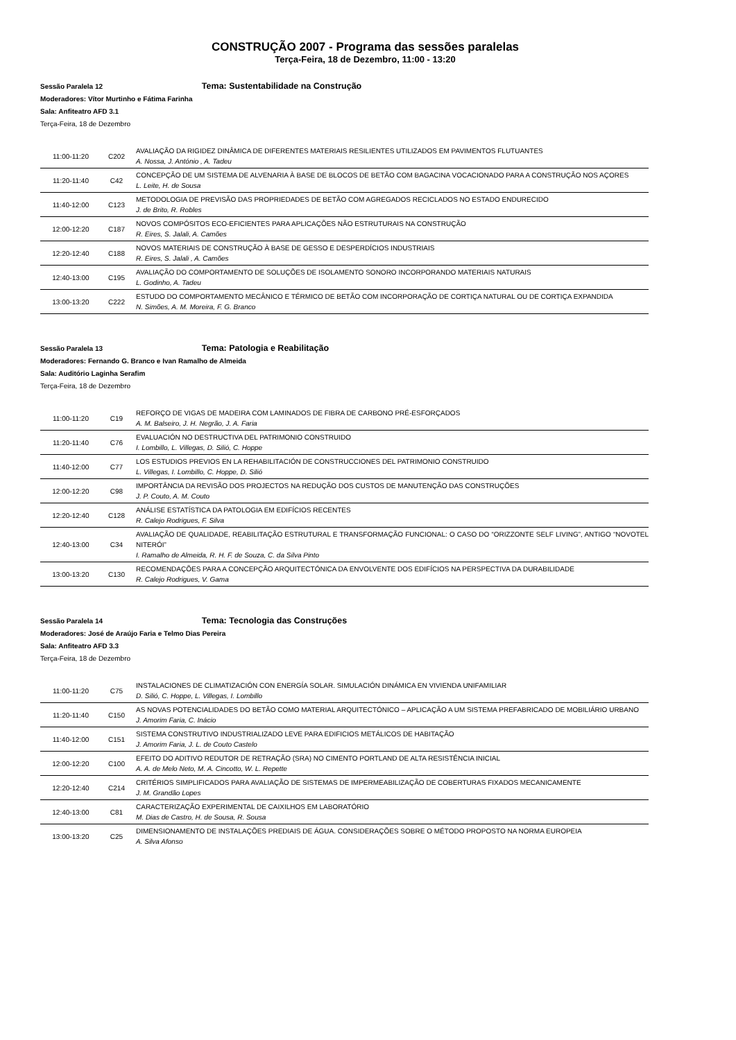CONSTRUÇÃO 2007 - Programa das sessões paralelas
Terça-Feira, 18 de Dezembro, 11:00 - 13:20
Sessão Paralela 12 Tema: Sustentabilidade na Construção
Moderadores: Vítor Murtinho e Fátima Farinha
Sala: Anfiteatro AFD 3.1
Terça-Feira, 18 de Dezembro
| 11:00-11:20 | C202 | AVALIAÇÃO DA RIGIDEZ DINÂMICA DE DIFERENTES MATERIAIS RESILIENTES UTILIZADOS EM PAVIMENTOS FLUTUANTES A. Nossa, J. António , A. Tadeu |
| 11:20-11:40 | C42 | CONCEPÇÃO DE UM SISTEMA DE ALVENARIA À BASE DE BLOCOS DE BETÃO COM BAGACINA VOCACIONADO PARA A CONSTRUÇÃO NOS AÇORES L. Leite, H. de Sousa |
| 11:40-12:00 | C123 | METODOLOGIA DE PREVISÃO DAS PROPRIEDADES DE BETÃO COM AGREGADOS RECICLADOS NO ESTADO ENDURECIDO J. de Brito, R. Robles |
| 12:00-12:20 | C187 | NOVOS COMPÓSITOS ECO-EFICIENTES PARA APLICAÇÕES NÃO ESTRUTURAIS NA CONSTRUÇÃO R. Eires, S. Jalali, A. Camões |
| 12:20-12:40 | C188 | NOVOS MATERIAIS DE CONSTRUÇÃO À BASE DE GESSO E DESPERDÍCIOS INDUSTRIAIS R. Eires, S. Jalali , A. Camões |
| 12:40-13:00 | C195 | AVALIAÇÃO DO COMPORTAMENTO DE SOLUÇÕES DE ISOLAMENTO SONORO INCORPORANDO MATERIAIS NATURAIS L. Godinho, A. Tadeu |
| 13:00-13:20 | C222 | ESTUDO DO COMPORTAMENTO MECÂNICO E TÉRMICO DE BETÃO COM INCORPORAÇÃO DE CORTIÇA NATURAL OU DE CORTIÇA EXPANDIDA N. Simões, A. M. Moreira, F. G. Branco |
Sessão Paralela 13 Tema: Patologia e Reabilitação
Moderadores: Fernando G. Branco e Ivan Ramalho de Almeida
Sala: Auditório Laginha Serafim
Terça-Feira, 18 de Dezembro
| 11:00-11:20 | C19 | REFORÇO DE VIGAS DE MADEIRA COM LAMINADOS DE FIBRA DE CARBONO PRÉ-ESFORÇADOS A. M. Balseiro, J. H. Negrão, J. A. Faria |
| 11:20-11:40 | C76 | EVALUACIÓN NO DESTRUCTIVA DEL PATRIMONIO CONSTRUIDO I. Lombillo, L. Villegas, D. Silió, C. Hoppe |
| 11:40-12:00 | C77 | LOS ESTUDIOS PREVIOS EN LA REHABILITACIÓN DE CONSTRUCCIONES DEL PATRIMONIO CONSTRUIDO L. Villegas, I. Lombillo, C. Hoppe, D. Silió |
| 12:00-12:20 | C98 | IMPORTÂNCIA DA REVISÃO DOS PROJECTOS NA REDUÇÃO DOS CUSTOS DE MANUTENÇÃO DAS CONSTRUÇÕES J. P. Couto, A. M. Couto |
| 12:20-12:40 | C128 | ANÁLISE ESTATÍSTICA DA PATOLOGIA EM EDIFÍCIOS RECENTES R. Calejo Rodrigues, F. Silva |
| 12:40-13:00 | C34 | AVALIAÇÃO DE QUALIDADE, REABILITAÇÃO ESTRUTURAL E TRANSFORMAÇÃO FUNCIONAL: O CASO DO “ORIZZONTE SELF LIVING”, ANTIGO “NOVOTEL NITERÓI” I. Ramalho de Almeida, R. H. F. de Souza, C. da Silva Pinto |
| 13:00-13:20 | C130 | RECOMENDAÇÕES PARA A CONCEPÇÃO ARQUITECTÓNICA DA ENVOLVENTE DOS EDIFÍCIOS NA PERSPECTIVA DA DURABILIDADE R. Calejo Rodrigues, V. Gama |
Sessão Paralela 14 Tema: Tecnologia das Construções
Moderadores: José de Araújo Faria e Telmo Dias Pereira
Sala: Anfiteatro AFD 3.3
Terça-Feira, 18 de Dezembro
| 11:00-11:20 | C75 | INSTALACIONES DE CLIMATIZACIÓN CON ENERGÍA SOLAR. SIMULACIÓN DINÁMICA EN VIVIENDA UNIFAMILIAR D. Silió, C. Hoppe, L. Villegas, I. Lombillo |
| 11:20-11:40 | C150 | AS NOVAS POTENCIALIDADES DO BETÃO COMO MATERIAL ARQUITECTÓNICO – APLICAÇÃO A UM SISTEMA PREFABRICADO DE MOBILIÁRIO URBANO J. Amorim Faria, C. Inácio |
| 11:40-12:00 | C151 | SISTEMA CONSTRUTIVO INDUSTRIALIZADO LEVE PARA EDIFICIOS METÁLICOS DE HABITAÇÃO J. Amorim Faria, J. L. de Couto Castelo |
| 12:00-12:20 | C100 | EFEITO DO ADITIVO REDUTOR DE RETRAÇÃO (SRA) NO CIMENTO PORTLAND DE ALTA RESISTÊNCIA INICIAL A. A. de Melo Neto, M. A. Cincotto, W. L. Repette |
| 12:20-12:40 | C214 | CRITÉRIOS SIMPLIFICADOS PARA AVALIAÇÃO DE SISTEMAS DE IMPERMEABILIZAÇÃO DE COBERTURAS FIXADOS MECANICAMENTE J. M. Grandão Lopes |
| 12:40-13:00 | C81 | CARACTERIZAÇÃO EXPERIMENTAL DE CAIXILHOS EM LABORATÓRIO M. Dias de Castro, H. de Sousa, R. Sousa |
| 13:00-13:20 | C25 | DIMENSIONAMENTO DE INSTALAÇÕES PREDIAIS DE ÁGUA. CONSIDERAÇÕES SOBRE O MÉTODO PROPOSTO NA NORMA EUROPEIA A. Silva Afonso |